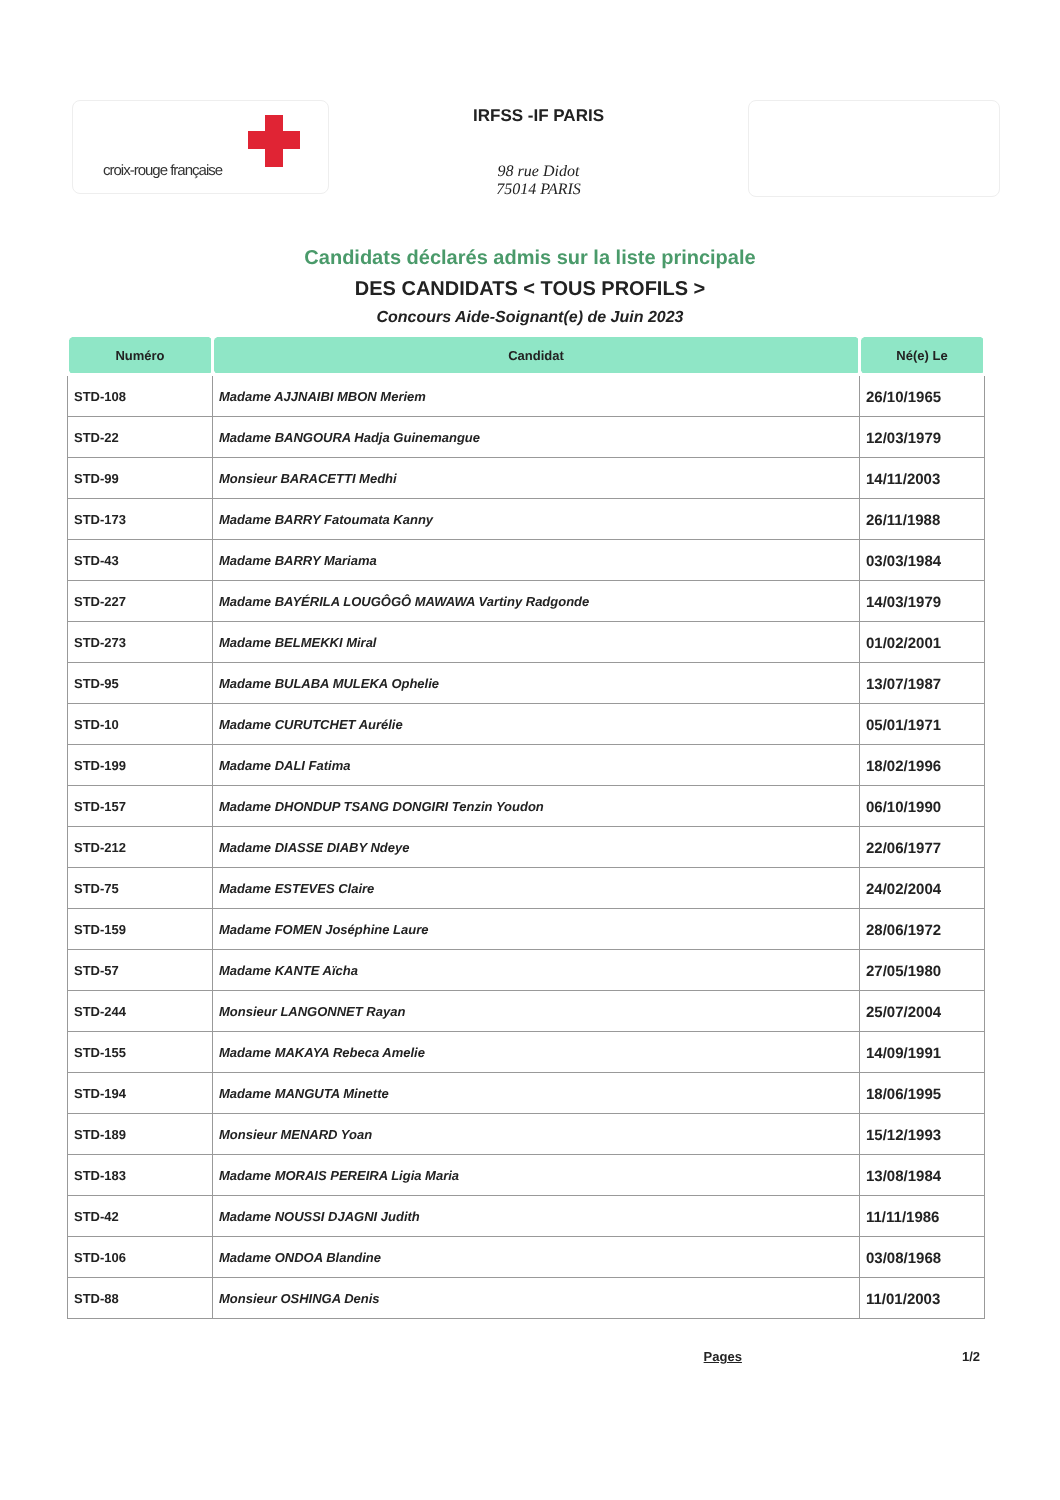croix-rouge française
IRFSS -IF PARIS
98 rue Didot
75014 PARIS
Candidats déclarés admis sur la liste principale
DES CANDIDATS < TOUS PROFILS >
Concours Aide-Soignant(e) de Juin 2023
| Numéro | Candidat | Né(e) Le |
| --- | --- | --- |
| STD-108 | Madame AJJNAIBI MBON Meriem | 26/10/1965 |
| STD-22 | Madame BANGOURA Hadja Guinemangue | 12/03/1979 |
| STD-99 | Monsieur BARACETTI Medhi | 14/11/2003 |
| STD-173 | Madame BARRY Fatoumata Kanny | 26/11/1988 |
| STD-43 | Madame BARRY Mariama | 03/03/1984 |
| STD-227 | Madame BAYÉRILA LOUGÔGÔ MAWAWA Vartiny Radgonde | 14/03/1979 |
| STD-273 | Madame BELMEKKI Miral | 01/02/2001 |
| STD-95 | Madame BULABA MULEKA Ophelie | 13/07/1987 |
| STD-10 | Madame CURUTCHET Aurélie | 05/01/1971 |
| STD-199 | Madame DALI Fatima | 18/02/1996 |
| STD-157 | Madame DHONDUP TSANG DONGIRI Tenzin Youdon | 06/10/1990 |
| STD-212 | Madame DIASSE DIABY Ndeye | 22/06/1977 |
| STD-75 | Madame ESTEVES Claire | 24/02/2004 |
| STD-159 | Madame FOMEN Joséphine Laure | 28/06/1972 |
| STD-57 | Madame KANTE Aïcha | 27/05/1980 |
| STD-244 | Monsieur LANGONNET Rayan | 25/07/2004 |
| STD-155 | Madame MAKAYA Rebeca Amelie | 14/09/1991 |
| STD-194 | Madame MANGUTA Minette | 18/06/1995 |
| STD-189 | Monsieur MENARD Yoan | 15/12/1993 |
| STD-183 | Madame MORAIS PEREIRA Ligia Maria | 13/08/1984 |
| STD-42 | Madame NOUSSI DJAGNI Judith | 11/11/1986 |
| STD-106 | Madame ONDOA Blandine | 03/08/1968 |
| STD-88 | Monsieur OSHINGA Denis | 11/01/2003 |
Pages 1/2